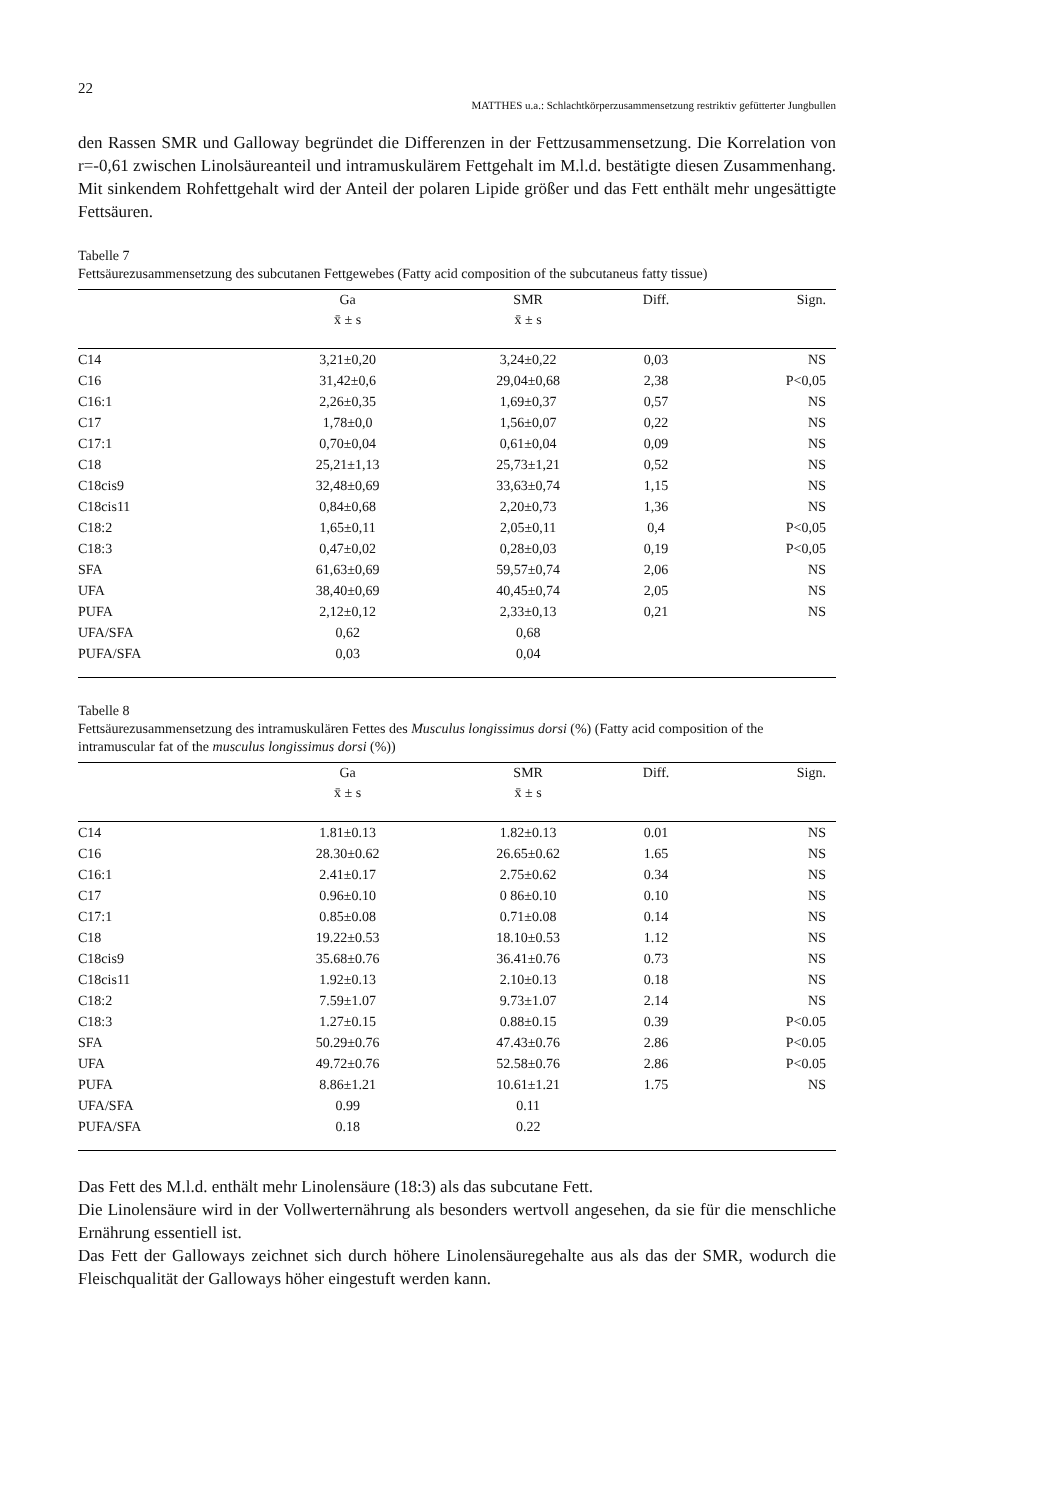22
MATTHES u.a.: Schlachtkörperzusammensetzung restriktiv gefütterter Jungbullen
den Rassen SMR und Galloway begründet die Differenzen in der Fettzusammensetzung. Die Korrelation von r=-0,61 zwischen Linolsäureanteil und intramuskulärem Fettgehalt im M.l.d. bestätigte diesen Zusammenhang. Mit sinkendem Rohfettgehalt wird der Anteil der polaren Lipide größer und das Fett enthält mehr ungesättigte Fettsäuren.
Tabelle 7
Fettsäurezusammensetzung des subcutanen Fettgewebes (Fatty acid composition of the subcutaneus fatty tissue)
| | Ga | SMR | Diff. | Sign. |
| --- | --- | --- | --- | --- |
| | x̄ ± s | x̄ ± s | | |
| C14 | 3,21±0,20 | 3,24±0,22 | 0,03 | NS |
| C16 | 31,42±0,6 | 29,04±0,68 | 2,38 | P<0,05 |
| C16:1 | 2,26±0,35 | 1,69±0,37 | 0,57 | NS |
| C17 | 1,78±0,0 | 1,56±0,07 | 0,22 | NS |
| C17:1 | 0,70±0,04 | 0,61±0,04 | 0,09 | NS |
| C18 | 25,21±1,13 | 25,73±1,21 | 0,52 | NS |
| C18cis9 | 32,48±0,69 | 33,63±0,74 | 1,15 | NS |
| C18cis11 | 0,84±0,68 | 2,20±0,73 | 1,36 | NS |
| C18:2 | 1,65±0,11 | 2,05±0,11 | 0,4 | P<0,05 |
| C18:3 | 0,47±0,02 | 0,28±0,03 | 0,19 | P<0,05 |
| SFA | 61,63±0,69 | 59,57±0,74 | 2,06 | NS |
| UFA | 38,40±0,69 | 40,45±0,74 | 2,05 | NS |
| PUFA | 2,12±0,12 | 2,33±0,13 | 0,21 | NS |
| UFA/SFA | 0,62 | 0,68 | | |
| PUFA/SFA | 0,03 | 0,04 | | |
Tabelle 8
Fettsäurezusammensetzung des intramuskulären Fettes des Musculus longissimus dorsi (%) (Fatty acid composition of the intramuscular fat of the musculus longissimus dorsi (%))
| | Ga | SMR | Diff. | Sign. |
| --- | --- | --- | --- | --- |
| | x̄ ± s | x̄ ± s | | |
| C14 | 1.81±0.13 | 1.82±0.13 | 0.01 | NS |
| C16 | 28.30±0.62 | 26.65±0.62 | 1.65 | NS |
| C16:1 | 2.41±0.17 | 2.75±0.62 | 0.34 | NS |
| C17 | 0.96±0.10 | 0 86±0.10 | 0.10 | NS |
| C17:1 | 0.85±0.08 | 0.71±0.08 | 0.14 | NS |
| C18 | 19.22±0.53 | 18.10±0.53 | 1.12 | NS |
| C18cis9 | 35.68±0.76 | 36.41±0.76 | 0.73 | NS |
| C18cis11 | 1.92±0.13 | 2.10±0.13 | 0.18 | NS |
| C18:2 | 7.59±1.07 | 9.73±1.07 | 2.14 | NS |
| C18:3 | 1.27±0.15 | 0.88±0.15 | 0.39 | P<0.05 |
| SFA | 50.29±0.76 | 47.43±0.76 | 2.86 | P<0.05 |
| UFA | 49.72±0.76 | 52.58±0.76 | 2.86 | P<0.05 |
| PUFA | 8.86±1.21 | 10.61±1.21 | 1.75 | NS |
| UFA/SFA | 0.99 | 0.11 | | |
| PUFA/SFA | 0.18 | 0.22 | | |
Das Fett des M.l.d. enthält mehr Linolensäure (18:3) als das subcutane Fett.
Die Linolensäure wird in der Vollwerternährung als besonders wertvoll angesehen, da sie für die menschliche Ernährung essentiell ist.
Das Fett der Galloways zeichnet sich durch höhere Linolensäuregehalte aus als das der SMR, wodurch die Fleischqualität der Galloways höher eingestuft werden kann.